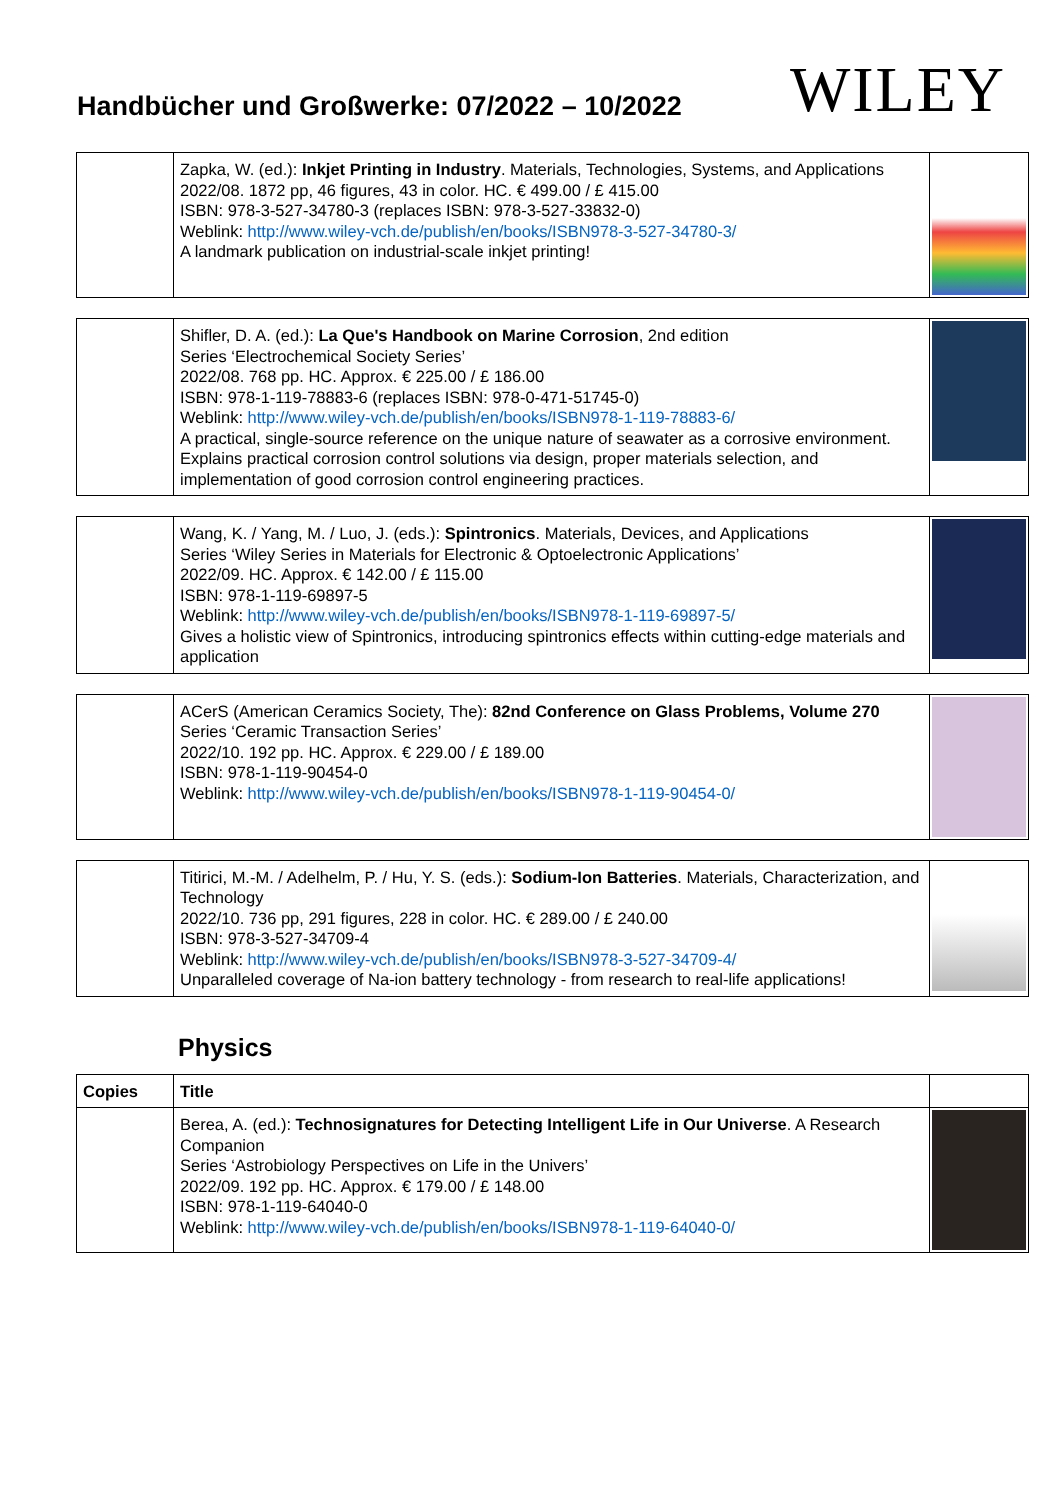Handbücher und Großwerke: 07/2022 – 10/2022
WILEY
| | Zapka, W. (ed.): Inkjet Printing in Industry . Materials, Technologies, Systems, and Applications 2022/08. 1872 pp, 46 figures, 43 in color. HC. € 499.00 / £ 415.00 ISBN: 978-3-527-34780-3 (replaces ISBN: 978-3-527-33832-0) Weblink: http://www.wiley-vch.de/publish/en/books/ISBN978-3-527-34780-3/ A landmark publication on industrial-scale inkjet printing! | |
| | Shifler, D. A. (ed.): La Que's Handbook on Marine Corrosion , 2nd edition Series ‘Electrochemical Society Series’ 2022/08. 768 pp. HC. Approx. € 225.00 / £ 186.00 ISBN: 978-1-119-78883-6 (replaces ISBN: 978-0-471-51745-0) Weblink: http://www.wiley-vch.de/publish/en/books/ISBN978-1-119-78883-6/ A practical, single-source reference on the unique nature of seawater as a corrosive environment. Explains practical corrosion control solutions via design, proper materials selection, and implementation of good corrosion control engineering practices. | |
| | Wang, K. / Yang, M. / Luo, J. (eds.): Spintronics . Materials, Devices, and Applications Series ‘Wiley Series in Materials for Electronic & Optoelectronic Applications’ 2022/09. HC. Approx. € 142.00 / £ 115.00 ISBN: 978-1-119-69897-5 Weblink: http://www.wiley-vch.de/publish/en/books/ISBN978-1-119-69897-5/ Gives a holistic view of Spintronics, introducing spintronics effects within cutting-edge materials and application | |
| | ACerS (American Ceramics Society, The): 82nd Conference on Glass Problems, Volume 270 Series ‘Ceramic Transaction Series’ 2022/10. 192 pp. HC. Approx. € 229.00 / £ 189.00 ISBN: 978-1-119-90454-0 Weblink: http://www.wiley-vch.de/publish/en/books/ISBN978-1-119-90454-0/ | |
| | Titirici, M.-M. / Adelhelm, P. / Hu, Y. S. (eds.): Sodium-Ion Batteries . Materials, Characterization, and Technology 2022/10. 736 pp, 291 figures, 228 in color. HC. € 289.00 / £ 240.00 ISBN: 978-3-527-34709-4 Weblink: http://www.wiley-vch.de/publish/en/books/ISBN978-3-527-34709-4/ Unparalleled coverage of Na-ion battery technology - from research to real-life applications! | |
Physics
| Copies | Title | |
| --- | --- | --- |
| | Berea, A. (ed.): Technosignatures for Detecting Intelligent Life in Our Universe . A Research Companion Series ‘Astrobiology Perspectives on Life in the Univers’ 2022/09. 192 pp. HC. Approx. € 179.00 / £ 148.00 ISBN: 978-1-119-64040-0 Weblink: http://www.wiley-vch.de/publish/en/books/ISBN978-1-119-64040-0/ | |